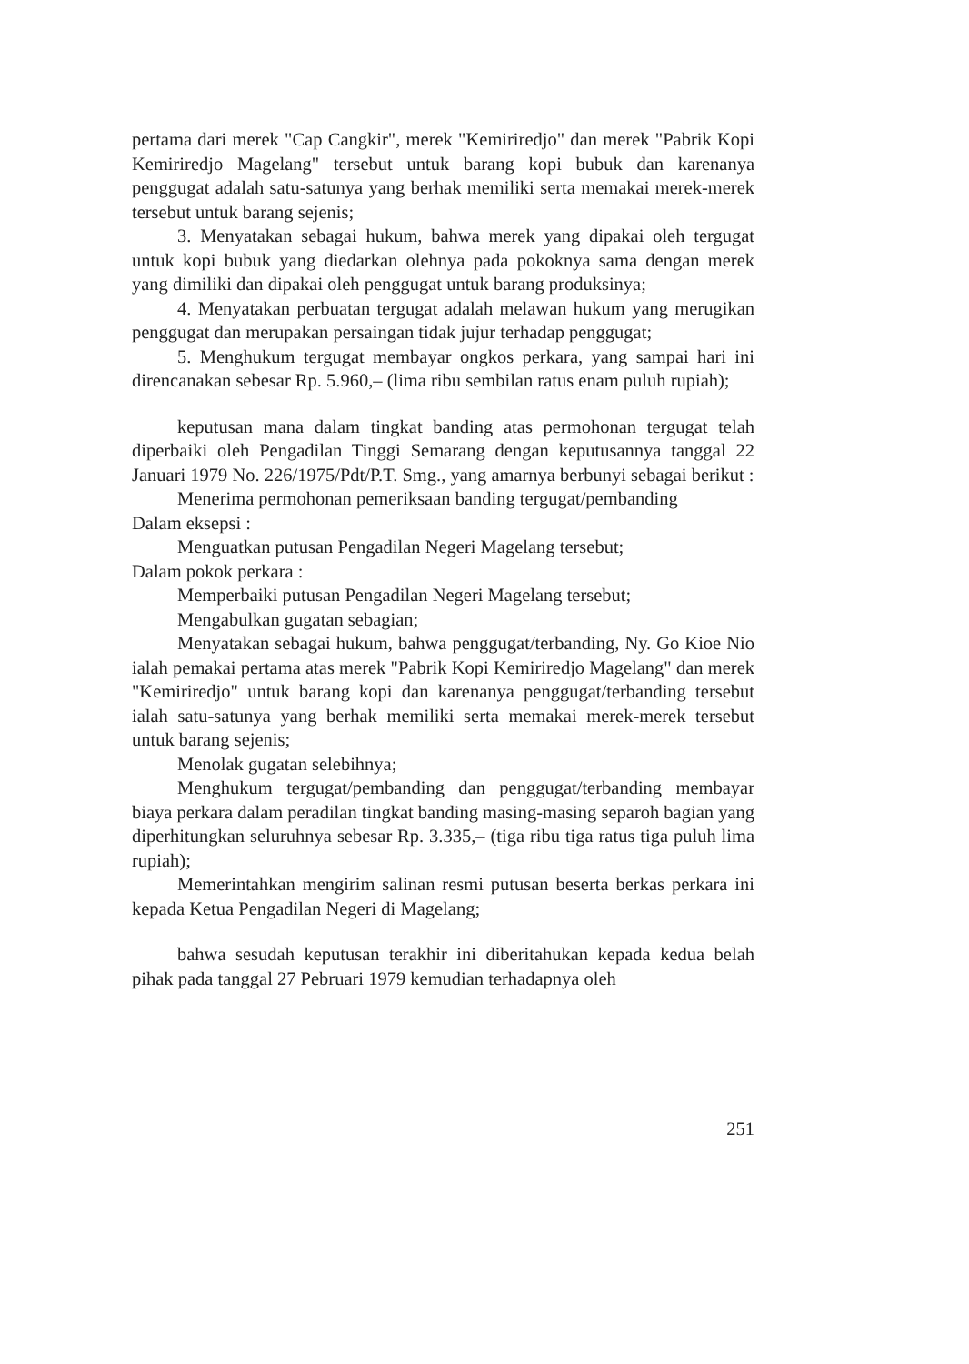pertama dari merek "Cap Cangkir", merek "Kemiriredjo" dan merek "Pabrik Kopi Kemiriredjo Magelang" tersebut untuk barang kopi bubuk dan karenanya penggugat adalah satu-satunya yang berhak memiliki serta memakai merek-merek tersebut untuk barang sejenis;
3. Menyatakan sebagai hukum, bahwa merek yang dipakai oleh tergugat untuk kopi bubuk yang diedarkan olehnya pada pokoknya sama dengan merek yang dimiliki dan dipakai oleh penggugat untuk barang produksinya;
4. Menyatakan perbuatan tergugat adalah melawan hukum yang merugikan penggugat dan merupakan persaingan tidak jujur terhadap penggugat;
5. Menghukum tergugat membayar ongkos perkara, yang sampai hari ini direncanakan sebesar Rp. 5.960,– (lima ribu sembilan ratus enam puluh rupiah);
keputusan mana dalam tingkat banding atas permohonan tergugat telah diperbaiki oleh Pengadilan Tinggi Semarang dengan keputusannya tanggal 22 Januari 1979 No. 226/1975/Pdt/P.T. Smg., yang amarnya berbunyi sebagai berikut :
Menerima permohonan pemeriksaan banding tergugat/pembanding
Dalam eksepsi :
Menguatkan putusan Pengadilan Negeri Magelang tersebut;
Dalam pokok perkara :
Memperbaiki putusan Pengadilan Negeri Magelang tersebut;
Mengabulkan gugatan sebagian;
Menyatakan sebagai hukum, bahwa penggugat/terbanding, Ny. Go Kioe Nio ialah pemakai pertama atas merek "Pabrik Kopi Kemiriredjo Magelang" dan merek "Kemiriredjo" untuk barang kopi dan karenanya penggugat/terbanding tersebut ialah satu-satunya yang berhak memiliki serta memakai merek-merek tersebut untuk barang sejenis;
Menolak gugatan selebihnya;
Menghukum tergugat/pembanding dan penggugat/terbanding membayar biaya perkara dalam peradilan tingkat banding masing-masing separoh bagian yang diperhitungkan seluruhnya sebesar Rp. 3.335,– (tiga ribu tiga ratus tiga puluh lima rupiah);
Memerintahkan mengirim salinan resmi putusan beserta berkas perkara ini kepada Ketua Pengadilan Negeri di Magelang;
bahwa sesudah keputusan terakhir ini diberitahukan kepada kedua belah pihak pada tanggal 27 Pebruari 1979 kemudian terhadapnya oleh
251